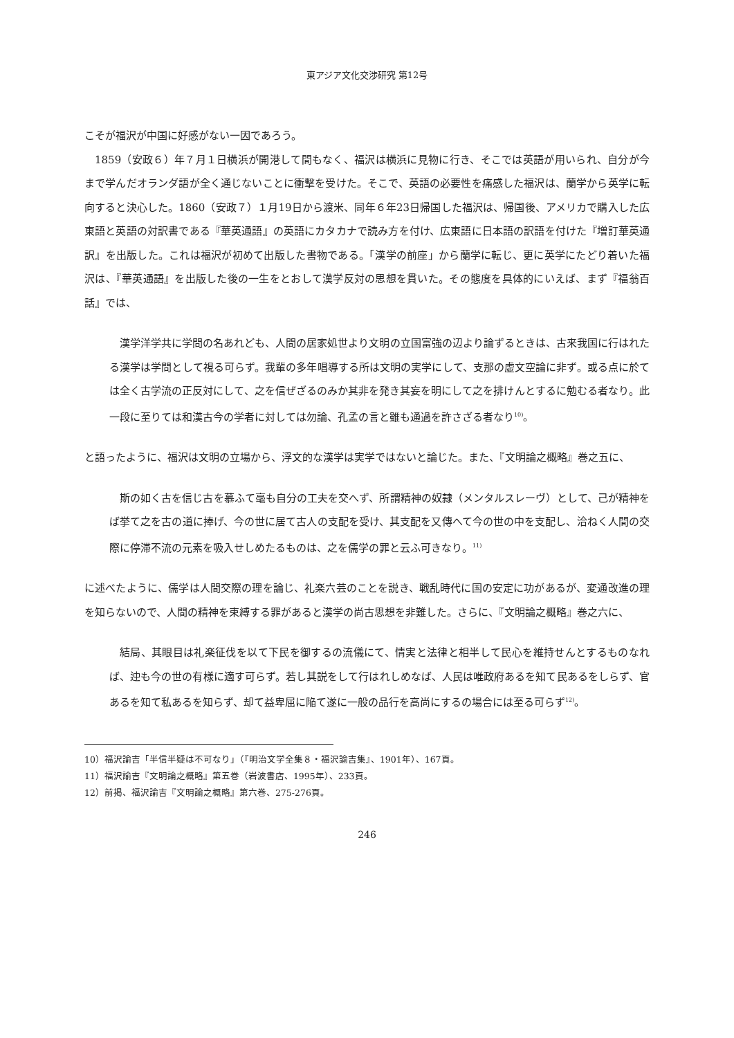東アジア文化交渉研究 第12号
こそが福沢が中国に好感がない一因であろう。
1859（安政６）年７月１日横浜が開港して間もなく、福沢は横浜に見物に行き、そこでは英語が用いられ、自分が今まで学んだオランダ語が全く通じないことに衝撃を受けた。そこで、英語の必要性を痛感した福沢は、蘭学から英学に転向すると決心した。1860（安政７）１月19日から渡米、同年６年23日帰国した福沢は、帰国後、アメリカで購入した広東語と英語の対訳書である『華英通語』の英語にカタカナで読み方を付け、広東語に日本語の訳語を付けた『増訂華英通訳』を出版した。これは福沢が初めて出版した書物である。「漢学の前座」から蘭学に転じ、更に英学にたどり着いた福沢は、『華英通語』を出版した後の一生をとおして漢学反対の思想を貫いた。その態度を具体的にいえば、まず『福翁百話』では、
漢学洋学共に学問の名あれども、人間の居家処世より文明の立国富強の辺より論ずるときは、古来我国に行はれたる漢学は学問として視る可らず。我輩の多年唱導する所は文明の実学にして、支那の虚文空論に非ず。或る点に於ては全く古学流の正反対にして、之を信ぜざるのみか其非を発き其妄を明にして之を排けんとするに勉むる者なり。此一段に至りては和漢古今の学者に対しては勿論、孔孟の言と雖も通過を許さざる者なり<sup>10)</sup>。
と語ったように、福沢は文明の立場から、浮文的な漢学は実学ではないと論じた。また、『文明論之概略』巻之五に、
斯の如く古を信じ古を慕ふて毫も自分の工夫を交へず、所謂精神の奴隷（メンタルスレーヴ）として、己が精神をば挙て之を古の道に捧げ、今の世に居て古人の支配を受け、其支配を又傳へて今の世の中を支配し、洽ねく人間の交際に停滞不流の元素を吸入せしめたるものは、之を儒学の罪と云ふ可きなり。<sup>11)</sup>
に述べたように、儒学は人間交際の理を論じ、礼楽六芸のことを説き、戦乱時代に国の安定に功があるが、変通改進の理を知らないので、人間の精神を束縛する罪があると漢学の尚古思想を非難した。さらに、『文明論之概略』巻之六に、
結局、其眼目は礼楽征伐を以て下民を御するの流儀にて、情実と法律と相半して民心を維持せんとするものなれば、迚も今の世の有様に適す可らず。若し其説をして行はれしめなば、人民は唯政府あるを知て民あるをしらず、官あるを知て私あるを知らず、却て益卑屈に陥て遂に一般の品行を高尚にするの場合には至る可らず<sup>12)</sup>。
10）福沢諭吉「半信半疑は不可なり」（『明治文学全集８・福沢諭吉集』、1901年）、167頁。
11）福沢諭吉『文明論之概略』第五巻（岩波書店、1995年）、233頁。
12）前掲、福沢諭吉『文明論之概略』第六巻、275-276頁。
246